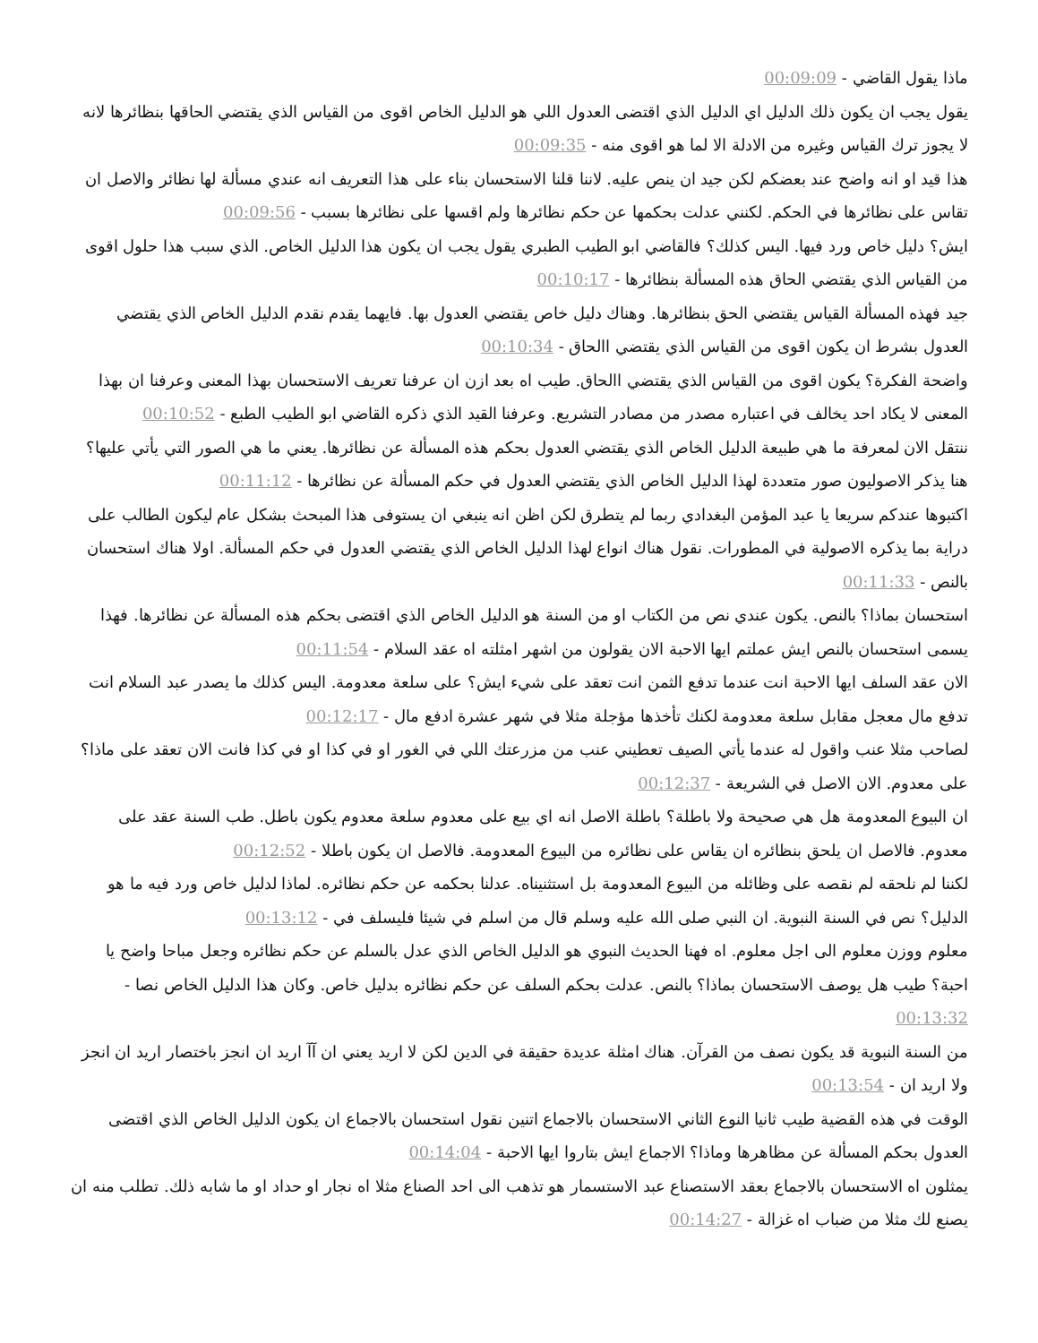ماذا يقول القاضي - 00:09:09
يقول يجب ان يكون ذلك الدليل اي الدليل الذي اقتضى العدول اللي هو الدليل الخاص اقوى من القياس الذي يقتضي الحاقها بنظائرها لانه لا يجوز ترك القياس وغيره من الادلة الا لما هو اقوى منه - 00:09:35
هذا قيد او انه واضح عند بعضكم لكن جيد ان ينص عليه. لاننا قلنا الاستحسان بناء على هذا التعريف انه عندي مسألة لها نظائر والاصل ان تقاس على نظائرها في الحكم. لكنني عدلت بحكمها عن حكم نظائرها ولم اقسها على نظائرها بسبب - 00:09:56
ايش؟ دليل خاص ورد فيها. اليس كذلك؟ فالقاضي ابو الطيب الطبري يقول يجب ان يكون هذا الدليل الخاص. الذي سبب هذا حلول اقوى من القياس الذي يقتضي الحاق هذه المسألة بنظائرها - 00:10:17
جيد فهذه المسألة القياس يقتضي الحق بنظائرها. وهناك دليل خاص يقتضي العدول بها. فايهما يقدم نقدم الدليل الخاص الذي يقتضي العدول بشرط ان يكون اقوى من القياس الذي يقتضي االحاق - 00:10:34
واضحة الفكرة؟ يكون اقوى من القياس الذي يقتضي االحاق. طيب اه بعد ازن ان عرفنا تعريف الاستحسان بهذا المعنى وعرفنا ان بهذا المعنى لا يكاد احد يخالف في اعتباره مصدر من مصادر التشريع. وعرفنا القيد الذي ذكره القاضي ابو الطيب الطبع - 00:10:52
ننتقل الان لمعرفة ما هي طبيعة الدليل الخاص الذي يقتضي العدول بحكم هذه المسألة عن نظائرها. يعني ما هي الصور التي يأتي عليها؟ هنا يذكر الاصوليون صور متعددة لهذا الدليل الخاص الذي يقتضي العدول في حكم المسألة عن نظائرها - 00:11:12
اكتبوها عندكم سريعا يا عبد المؤمن البغدادي ربما لم يتطرق لكن اظن انه ينبغي ان يستوفى هذا المبحث بشكل عام ليكون الطالب على دراية بما يذكره الاصولية في المطورات. نقول هناك انواع لهذا الدليل الخاص الذي يقتضي العدول في حكم المسألة. اولا هناك استحسان بالنص - 00:11:33
استحسان بماذا؟ بالنص. يكون عندي نص من الكتاب او من السنة هو الدليل الخاص الذي اقتضى بحكم هذه المسألة عن نظائرها. فهذا يسمى استحسان بالنص ايش عملتم ايها الاحبة الان يقولون من اشهر امثلته اه عقد السلام - 00:11:54
الان عقد السلف ايها الاحبة انت عندما تدفع الثمن انت تعقد على شيء ايش؟ على سلعة معدومة. اليس كذلك ما يصدر عبد السلام انت تدفع مال معجل مقابل سلعة معدومة لكنك تأخذها مؤجلة مثلا في شهر عشرة ادفع مال - 00:12:17
لصاحب مثلا عنب واقول له عندما يأتي الصيف تعطيني عنب من مزرعتك اللي في الغور او في كذا او في كذا فانت الان تعقد على ماذا؟ على معدوم. الان الاصل في الشريعة - 00:12:37
ان البيوع المعدومة هل هي صحيحة ولا باطلة؟ باطلة الاصل انه اي بيع على معدوم سلعة معدوم يكون باطل. طب السنة عقد على معدوم. فالاصل ان يلحق بنظائره ان يقاس على نظائره من البيوع المعدومة. فالاصل ان يكون باطلا - 00:12:52
لكننا لم نلحقه لم نقصه على وظائله من البيوع المعدومة بل استثنيناه. عدلنا بحكمه عن حكم نظائره. لماذا لدليل خاص ورد فيه ما هو الدليل؟ نص في السنة النبوية. ان النبي صلى الله عليه وسلم قال من اسلم في شيئا فليسلف في - 00:13:12
معلوم ووزن معلوم الى اجل معلوم. اه فهنا الحديث النبوي هو الدليل الخاص الذي عدل بالسلم عن حكم نظائره وجعل مباحا واضح يا احبة؟ طيب هل يوصف الاستحسان بماذا؟ بالنص. عدلت بحكم السلف عن حكم نظائره بدليل خاص. وكان هذا الدليل الخاص نصا - 00:13:32
من السنة النبوية قد يكون نصف من القرآن. هناك امثلة عديدة حقيقة في الدين لكن لا اريد يعني ان آآ اريد ان انجز باختصار اريد ان انجز ولا اريد ان - 00:13:54
الوقت في هذه القضية طيب ثانيا النوع الثاني الاستحسان بالاجماع اتنين نقول استحسان بالاجماع ان يكون الدليل الخاص الذي اقتضى العدول بحكم المسألة عن مظاهرها وماذا؟ الاجماع ايش بتاروا ايها الاحبة - 00:14:04
يمثلون اه الاستحسان بالاجماع بعقد الاستصناع عبد الاستسمار هو تذهب الى احد الصناع مثلا اه نجار او حداد او ما شابه ذلك. تطلب منه ان يصنع لك مثلا من ضباب اه غزالة - 00:14:27